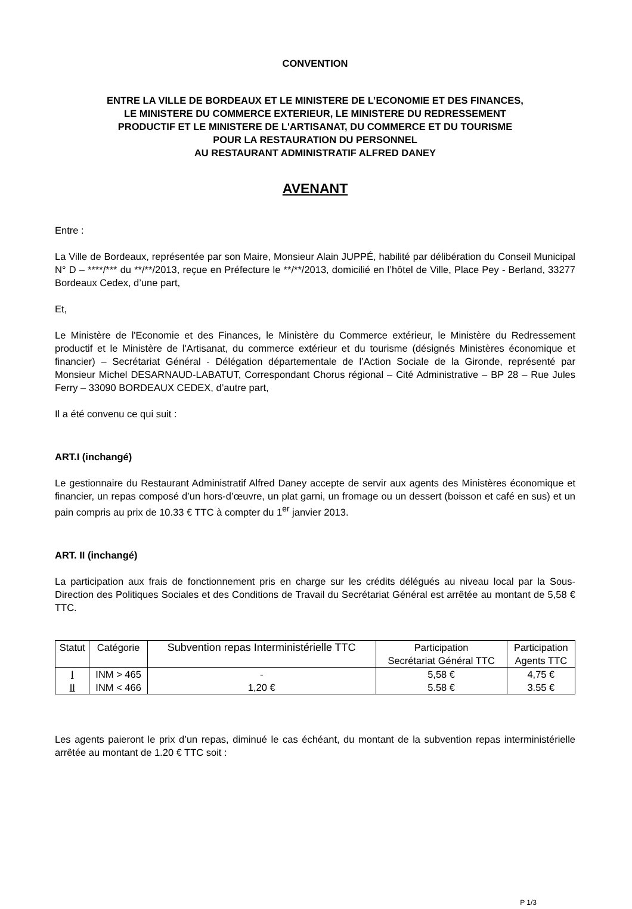CONVENTION
ENTRE LA VILLE DE BORDEAUX ET LE MINISTERE DE L’ECONOMIE ET DES FINANCES,
LE MINISTERE DU COMMERCE EXTERIEUR, LE MINISTERE DU REDRESSEMENT
PRODUCTIF ET LE MINISTERE DE L'ARTISANAT, DU COMMERCE ET DU TOURISME
POUR LA RESTAURATION DU PERSONNEL
AU RESTAURANT ADMINISTRATIF ALFRED DANEY
AVENANT
Entre :
La Ville de Bordeaux, représentée par son Maire, Monsieur Alain JUPPÉ, habilité par délibération du Conseil Municipal N° D – ****/*** du **/**/2013, reçue en Préfecture le **/**/2013, domicilié en l’hôtel de Ville, Place Pey - Berland, 33277 Bordeaux Cedex, d’une part,
Et,
Le Ministère de l'Economie et des Finances, le Ministère du Commerce extérieur, le Ministère du Redressement productif et le Ministère de l'Artisanat, du commerce extérieur et du tourisme (désignés Ministères économique et financier) – Secrétariat Général - Délégation départementale de l’Action Sociale de la Gironde, représenté par Monsieur Michel DESARNAUD-LABATUT, Correspondant Chorus régional – Cité Administrative – BP 28 – Rue Jules Ferry – 33090 BORDEAUX CEDEX, d’autre part,
Il a été convenu ce qui suit :
ART.I (inchangé)
Le gestionnaire du Restaurant Administratif Alfred Daney accepte de servir aux agents des Ministères économique et financier, un repas composé d’un hors-d’œuvre, un plat garni, un fromage ou un dessert (boisson et café en sus) et un pain compris au prix de 10.33 € TTC à compter du 1<sup>er</sup> janvier 2013.
ART. II (inchangé)
La participation aux frais de fonctionnement pris en charge sur les crédits délégués au niveau local par la Sous-Direction des Politiques Sociales et des Conditions de Travail du Secrétariat Général est arrêtée au montant de 5,58 € TTC.
| Statut | Catégorie | Subvention repas Interministérielle TTC | Participation Secrétariat Général TTC | Participation Agents TTC |
| --- | --- | --- | --- | --- |
| I | INM > 465 | - | 5,58 € | 4,75 € |
| II | INM < 466 | 1,20 € | 5.58 € | 3.55 € |
Les agents paieront le prix d’un repas, diminué le cas échéant, du montant de la subvention repas interministérielle arrêtée au montant de 1.20 € TTC soit :
P 1/3